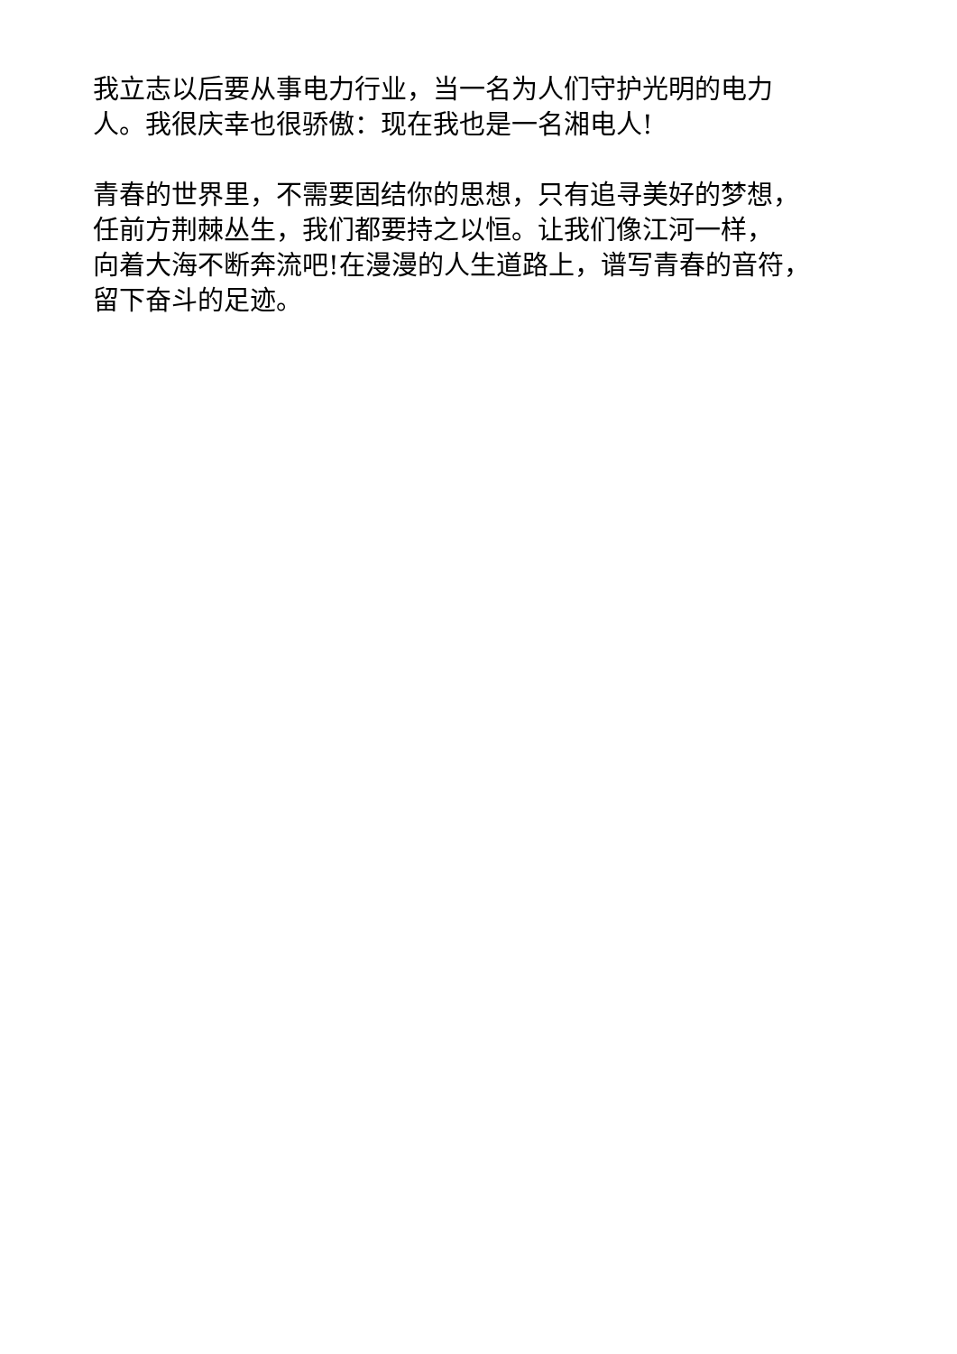我立志以后要从事电力行业，当一名为人们守护光明的电力
人。我很庆幸也很骄傲：现在我也是一名湘电人!
青春的世界里，不需要固结你的思想，只有追寻美好的梦想，
任前方荆棘丛生，我们都要持之以恒。让我们像江河一样，
向着大海不断奔流吧!在漫漫的人生道路上，谱写青春的音符，
留下奋斗的足迹。